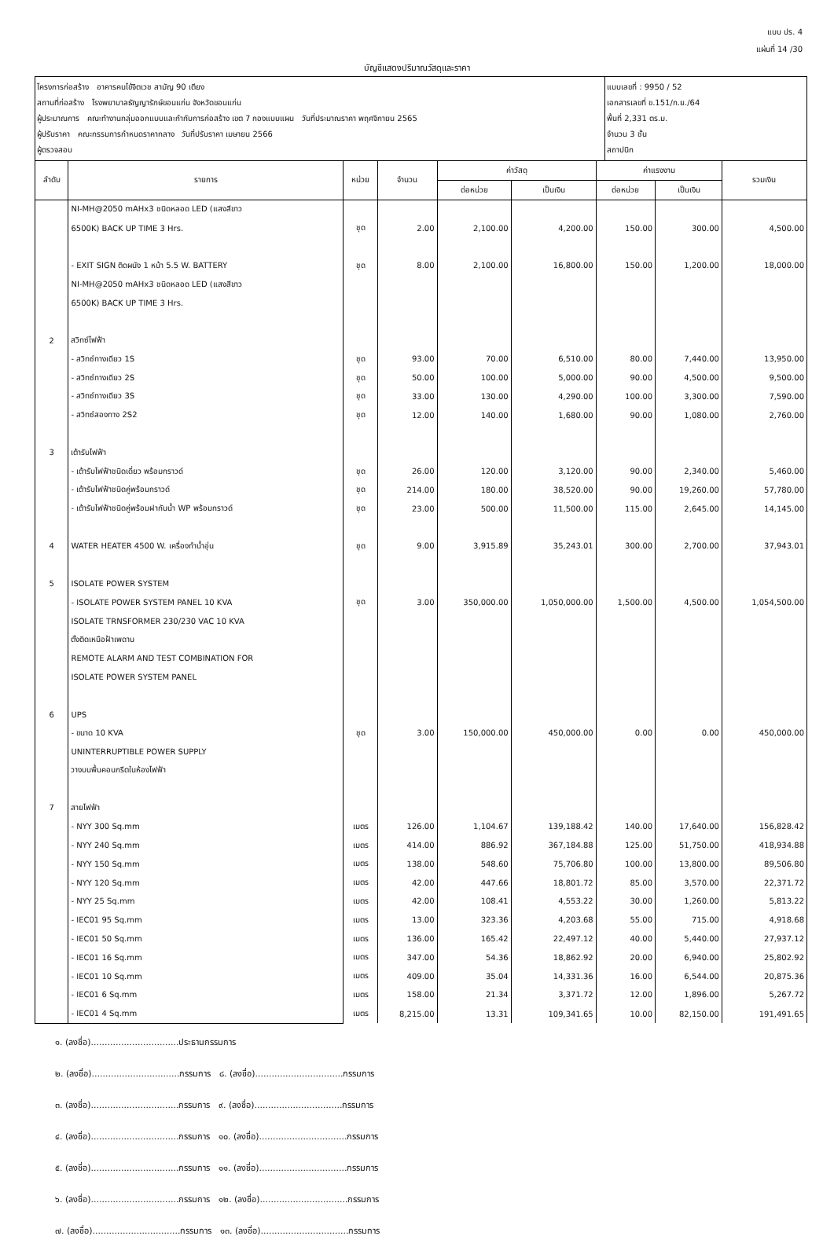แบบ ปร. 4
แผ่นที่ 14 /30
บัญชีแสดงปริมาณวัสดุและราคา
โครงการก่อสร้าง อาคารคนไข้จิตเวช สามัญ 90 เตียง
สถานที่ก่อสร้าง โรงพยาบาลธัญญารักษ์ขอนแก่น จังหวัดขอนแก่น
ผู้ประมาณการ คณะทำงานกลุ่มออกแบบและกำกับการก่อสร้าง เขต 7 กองแบบแผน วันที่ประมาณราคา พฤศจิกายน 2565
ผู้ปรับราคา คณะกรรมการกำหนดราคากลาง วันที่ปรับราคา เมษายน 2566
ผู้ตรวจสอบ
แบบเลขที่ : 9950 / 52
เอกสารเลขที่ ข.151/ก.ย./64
พื้นที่ 2,331 ตร.ม.
จำนวน 3 ชั้น
สถาปนิก
| ลำดับ | รายการ | หน่วย | จำนวน | ค่าวัสดุ | | ค่าแรงงาน | | รวมเงิน |
| --- | --- | --- | --- | --- | --- | --- | --- | --- |
| | | | | ต่อหน่วย | เป็นเงิน | ต่อหน่วย | เป็นเงิน | |
| | NI-MH@2050 mAHx3 ชนิดหลอด LED (แสงสีขาว | | | | | | | |
| | 6500K) BACK UP TIME 3 Hrs. | ชุด | 2.00 | 2,100.00 | 4,200.00 | 150.00 | 300.00 | 4,500.00 |
| | - EXIT SIGN ติดผนัง 1 หน้า 5.5 W. BATTERY | ชุด | 8.00 | 2,100.00 | 16,800.00 | 150.00 | 1,200.00 | 18,000.00 |
| | NI-MH@2050 mAHx3 ชนิดหลอด LED (แสงสีขาว | | | | | | | |
| | 6500K) BACK UP TIME 3 Hrs. | | | | | | | |
| 2 | สวิทซ์ไฟฟ้า | | | | | | | |
| | - สวิทซ์ทางเดียว 1S | ชุด | 93.00 | 70.00 | 6,510.00 | 80.00 | 7,440.00 | 13,950.00 |
| | - สวิทซ์ทางเดียว 2S | ชุด | 50.00 | 100.00 | 5,000.00 | 90.00 | 4,500.00 | 9,500.00 |
| | - สวิทซ์ทางเดียว 3S | ชุด | 33.00 | 130.00 | 4,290.00 | 100.00 | 3,300.00 | 7,590.00 |
| | - สวิทซ์สองทาง 2S2 | ชุด | 12.00 | 140.00 | 1,680.00 | 90.00 | 1,080.00 | 2,760.00 |
| 3 | เต้ารับไฟฟ้า | | | | | | | |
| | - เต้ารับไฟฟ้าชนิดเดี่ยว พร้อมกราวด์ | ชุด | 26.00 | 120.00 | 3,120.00 | 90.00 | 2,340.00 | 5,460.00 |
| | - เต้ารับไฟฟ้าชนิดคู่พร้อมกราวด์ | ชุด | 214.00 | 180.00 | 38,520.00 | 90.00 | 19,260.00 | 57,780.00 |
| | - เต้ารับไฟฟ้าชนิดคู่พร้อมฝากันน้ำ WP พร้อมกราวด์ | ชุด | 23.00 | 500.00 | 11,500.00 | 115.00 | 2,645.00 | 14,145.00 |
| 4 | WATER HEATER 4500 W. เครื่องทำน้ำอุ่น | ชุด | 9.00 | 3,915.89 | 35,243.01 | 300.00 | 2,700.00 | 37,943.01 |
| 5 | ISOLATE POWER SYSTEM | | | | | | | |
| | - ISOLATE POWER SYSTEM PANEL 10 KVA | ชุด | 3.00 | 350,000.00 | 1,050,000.00 | 1,500.00 | 4,500.00 | 1,054,500.00 |
| | ISOLATE TRNSFORMER 230/230 VAC 10 KVA | | | | | | | |
| | ตั้งติดเหนือฝ้าเพดาน | | | | | | | |
| | REMOTE ALARM AND TEST COMBINATION FOR | | | | | | | |
| | ISOLATE POWER SYSTEM PANEL | | | | | | | |
| 6 | UPS | | | | | | | |
| | - ขนาด 10 KVA | ชุด | 3.00 | 150,000.00 | 450,000.00 | 0.00 | 0.00 | 450,000.00 |
| | UNINTERRUPTIBLE POWER SUPPLY | | | | | | | |
| | วางบนพื้นคอนกรีตในห้องไฟฟ้า | | | | | | | |
| 7 | สายไฟฟ้า | | | | | | | |
| | - NYY 300 Sq.mm | เมตร | 126.00 | 1,104.67 | 139,188.42 | 140.00 | 17,640.00 | 156,828.42 |
| | - NYY 240 Sq.mm | เมตร | 414.00 | 886.92 | 367,184.88 | 125.00 | 51,750.00 | 418,934.88 |
| | - NYY 150 Sq.mm | เมตร | 138.00 | 548.60 | 75,706.80 | 100.00 | 13,800.00 | 89,506.80 |
| | - NYY 120 Sq.mm | เมตร | 42.00 | 447.66 | 18,801.72 | 85.00 | 3,570.00 | 22,371.72 |
| | - NYY 25 Sq.mm | เมตร | 42.00 | 108.41 | 4,553.22 | 30.00 | 1,260.00 | 5,813.22 |
| | - IEC01 95 Sq.mm | เมตร | 13.00 | 323.36 | 4,203.68 | 55.00 | 715.00 | 4,918.68 |
| | - IEC01 50 Sq.mm | เมตร | 136.00 | 165.42 | 22,497.12 | 40.00 | 5,440.00 | 27,937.12 |
| | - IEC01 16 Sq.mm | เมตร | 347.00 | 54.36 | 18,862.92 | 20.00 | 6,940.00 | 25,802.92 |
| | - IEC01 10 Sq.mm | เมตร | 409.00 | 35.04 | 14,331.36 | 16.00 | 6,544.00 | 20,875.36 |
| | - IEC01 6 Sq.mm | เมตร | 158.00 | 21.34 | 3,371.72 | 12.00 | 1,896.00 | 5,267.72 |
| | - IEC01 4 Sq.mm | เมตร | 8,215.00 | 13.31 | 109,341.65 | 10.00 | 82,150.00 | 191,491.65 |
๑. (ลงชื่อ)................................ประธานกรรมการ
๒. (ลงชื่อ)................................กรรมการ ๘. (ลงชื่อ)................................กรรมการ
๓. (ลงชื่อ)................................กรรมการ ๙. (ลงชื่อ)................................กรรมการ
๔. (ลงชื่อ)................................กรรมการ ๑๐. (ลงชื่อ)................................กรรมการ
๕. (ลงชื่อ)................................กรรมการ ๑๑. (ลงชื่อ)................................กรรมการ
๖. (ลงชื่อ)................................กรรมการ ๑๒. (ลงชื่อ)................................กรรมการ
๗. (ลงชื่อ)................................กรรมการ ๑๓. (ลงชื่อ)................................กรรมการ